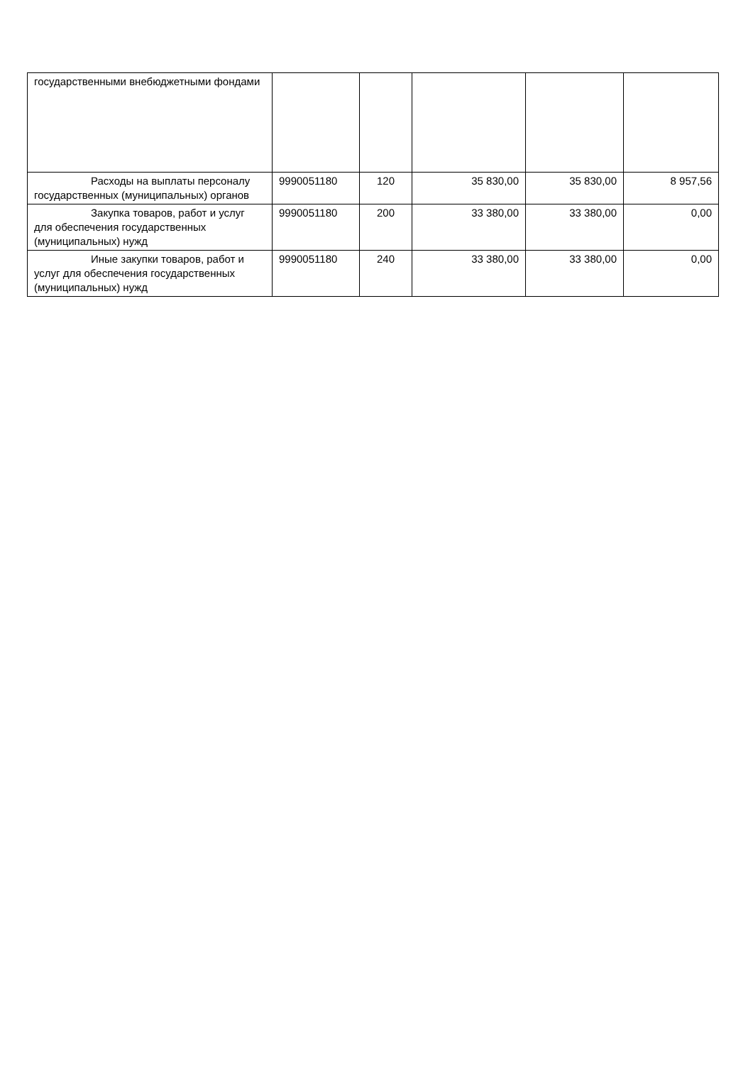| государственными внебюджетными фондами | | | | | |
| Расходы на выплаты персоналу государственных (муниципальных) органов | 9990051180 | 120 | 35 830,00 | 35 830,00 | 8 957,56 |
| Закупка товаров, работ и услуг для обеспечения государственных (муниципальных) нужд | 9990051180 | 200 | 33 380,00 | 33 380,00 | 0,00 |
| Иные закупки товаров, работ и услуг для обеспечения государственных (муниципальных) нужд | 9990051180 | 240 | 33 380,00 | 33 380,00 | 0,00 |